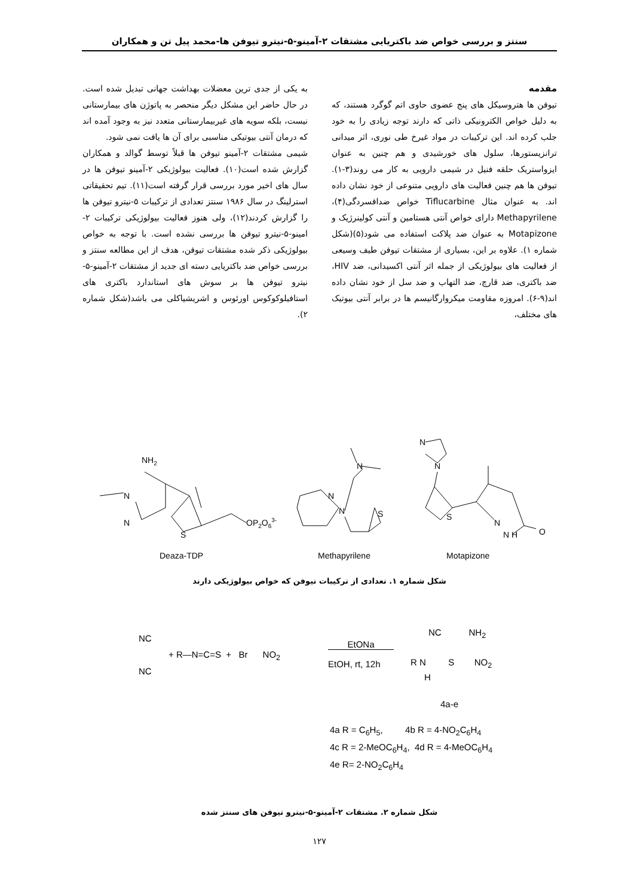سنتز و بررسی خواص ضد باکتریایی مشتقات ۲-آمینو-۵-نیترو تیوفن ها-محمد پیل تن و همکاران
مقدمه
تیوفن ها هتروسیکل های پنج عضوی حاوی اتم گوگرد هستند، که به دلیل خواص الکترونیکی ذاتی که دارند توجه زیادی را به خود جلب کرده اند. این ترکیبات در مواد غیرخ طی نوری، اثر میدانی ترانزیستورها، سلول های خورشیدی و هم چنین به عنوان ایزواستریک حلقه فنیل در شیمی دارویی به کار می روند(۳-۱). تیوفن ها هم چنین فعالیت های دارویی متنوعی از خود نشان داده اند. به عنوان مثال Tiflucarbine خواص ضدافسردگی(۴)، Methapyrilene دارای خواص آنتی هستامین و آنتی کولینرژیک و Motapizone به عنوان ضد پلاکت استفاده می شود(۵)(شکل شماره ۱). علاوه بر این، بسیاری از مشتقات تیوفن طیف وسیعی از فعالیت های بیولوژیکی از جمله اثر آنتی اکسیدانی، ضد HIV، ضد باکتری، ضد قارچ، ضد التهاب و ضد سل از خود نشان داده اند(۹-۶). امروزه مقاومت میکروارگانیسم ها در برابر آنتی بیوتیک های مختلف،
به یکی از جدی ترین معضلات بهداشت جهانی تبدیل شده است. در حال حاضر این مشکل دیگر منحصر به پاتوژن های بیمارستانی نیست، بلکه سویه های غیربیمارستانی متعدد نیز به وجود آمده اند که درمان آنتی بیوتیکی مناسبی برای آن ها یافت نمی شود.
شیمی مشتقات ۲-آمینو تیوفن ها قبلاً توسط گوالد و همکاران گزارش شده است(۱۰). فعالیت بیولوژیکی ۲-آمینو تیوفن ها در سال های اخیر مورد بررسی قرار گرفته است(۱۱). تیم تحقیقاتی استرلینگ در سال ۱۹۸۶ سنتز تعدادی از ترکیبات ۵-نیترو تیوفن ها را گزارش کردند(۱۲)، ولی هنوز فعالیت بیولوژیکی ترکیبات ۲-امینو-۵-نیترو تیوفن ها بررسی نشده است. با توجه به خواص بیولوژیکی ذکر شده مشتقات تیوفن، هدف از این مطالعه سنتز و بررسی خواص ضد باکتریایی دسته ای جدید از مشتقات ۲-آمینو-۵-نیترو تیوفن ها بر سوش های استاندارد باکتری های استافیلوکوکوس اورئوس و اشریشیاکلی می باشد(شکل شماره ۲).
NH2
N
N
S
OP2O63-
N
N
N
S
N
N
S
N
N H
O
Deaza-TDP
Methapyrilene
Motapizone
شکل شماره ۱. تعدادی از ترکیبات تیوفن که خواص بیولوژیکی دارند
NC
NC
+ R—N=C=S + Br NO<sub>2</sub>
EtONa
EtOH, rt, 12h
NC NH<sub>2</sub>
R N S NO<sub>2</sub>
H
4a-e
4a R = C<sub>6</sub>H<sub>5</sub>, 4b R = 4-NO<sub>2</sub>C<sub>6</sub>H<sub>4</sub>
4c R = 2-MeOC<sub>6</sub>H<sub>4</sub>, 4d R = 4-MeOC<sub>6</sub>H<sub>4</sub>
4e R= 2-NO<sub>2</sub>C<sub>6</sub>H<sub>4</sub>
شکل شماره ۲. مشتقات ۲-آمینو-۵-نیترو تیوفن های سنتز شده
۱۲۷